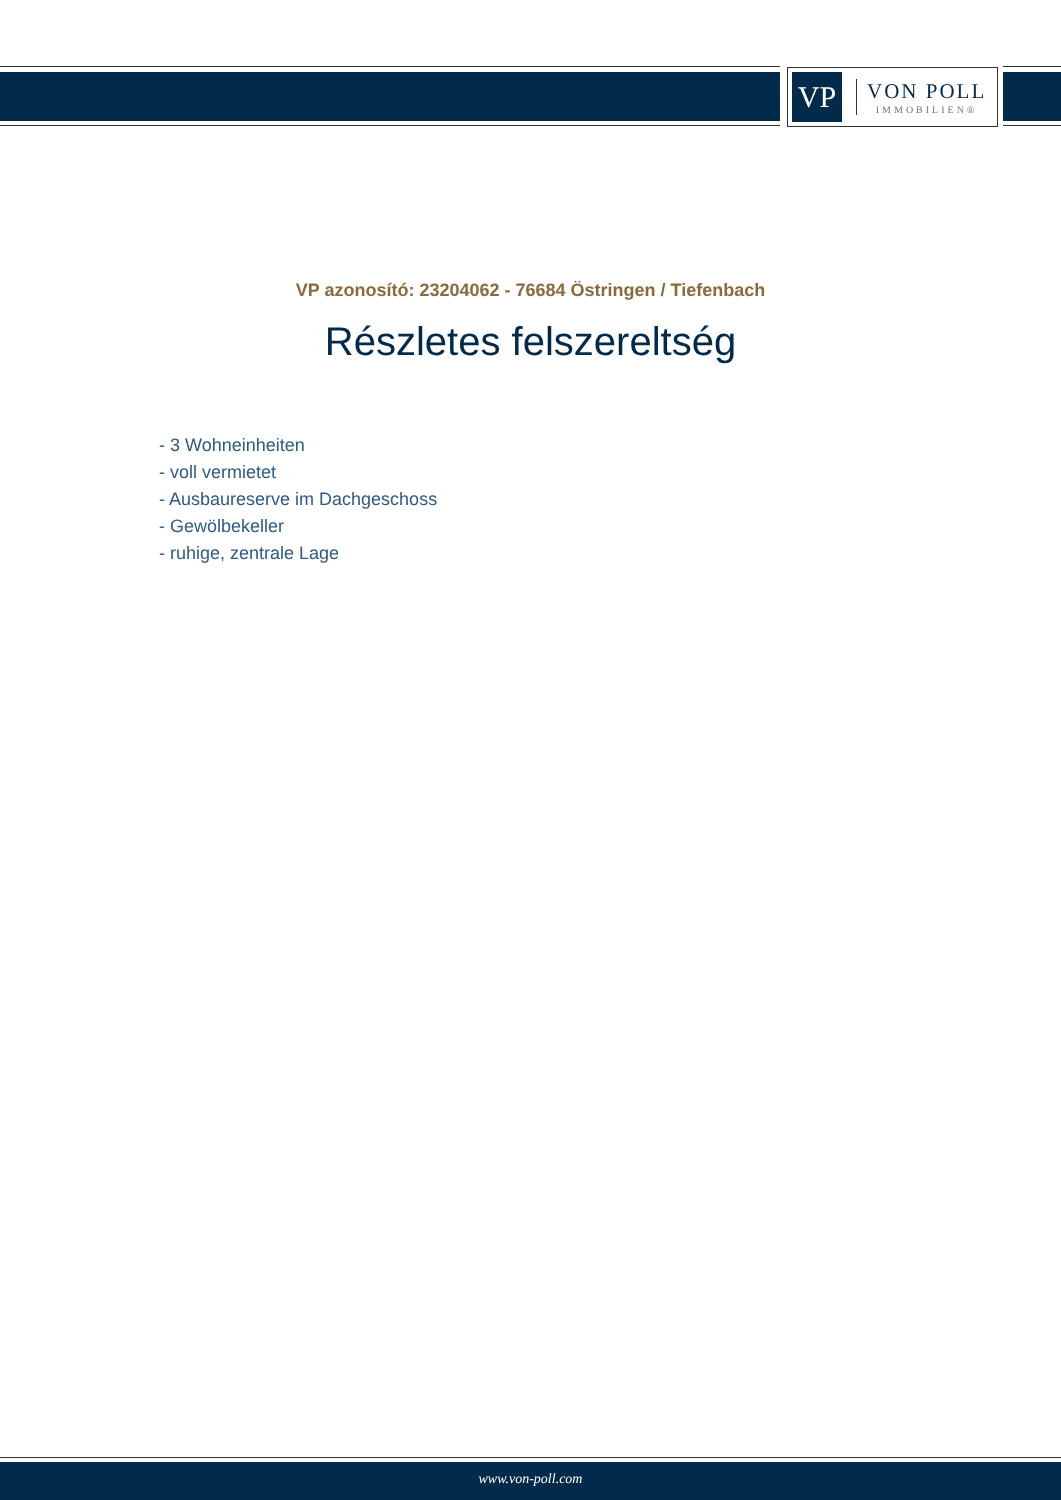VP
VON POLL
IMMOBILIEN®
VP azonosító: 23204062 - 76684 Östringen / Tiefenbach
Részletes felszereltség
- 3 Wohneinheiten
- voll vermietet
- Ausbaureserve im Dachgeschoss
- Gewölbekeller
- ruhige, zentrale Lage
www.von-poll.com